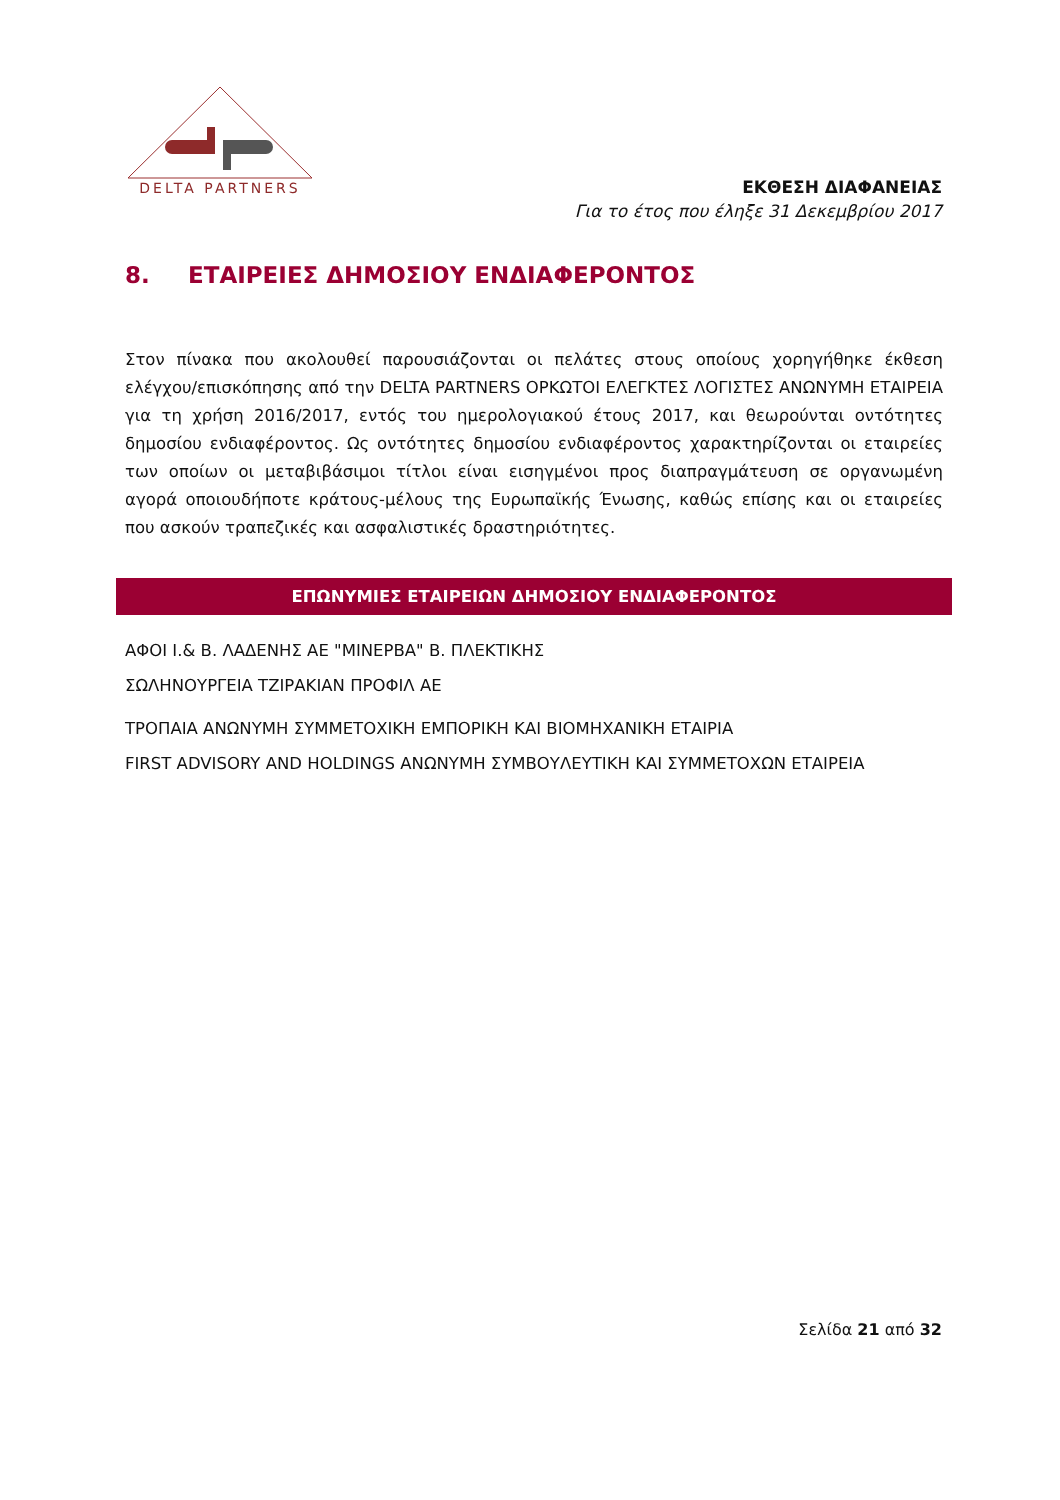DELTA PARTNERS
ΕΚΘΕΣΗ ΔΙΑΦΑΝΕΙΑΣ
Για το έτος που έληξε 31 Δεκεμβρίου 2017
8. ΕΤΑΙΡΕΙΕΣ ΔΗΜΟΣΙΟΥ ΕΝΔΙΑΦΕΡΟΝΤΟΣ
Στον πίνακα που ακολουθεί παρουσιάζονται οι πελάτες στους οποίους χορηγήθηκε έκθεση ελέγχου/επισκόπησης από την DELTA PARTNERS ΟΡΚΩΤΟΙ ΕΛΕΓΚΤΕΣ ΛΟΓΙΣΤΕΣ ΑΝΩΝΥΜΗ ΕΤΑΙΡΕΙΑ για τη χρήση 2016/2017, εντός του ημερολογιακού έτους 2017, και θεωρούνται οντότητες δημοσίου ενδιαφέροντος. Ως οντότητες δημοσίου ενδιαφέροντος χαρακτηρίζονται οι εταιρείες των οποίων οι μεταβιβάσιμοι τίτλοι είναι εισηγμένοι προς διαπραγμάτευση σε οργανωμένη αγορά οποιουδήποτε κράτους-μέλους της Ευρωπαϊκής Ένωσης, καθώς επίσης και οι εταιρείες που ασκούν τραπεζικές και ασφαλιστικές δραστηριότητες.
| ΕΠΩΝΥΜΙΕΣ ΕΤΑΙΡΕΙΩΝ ΔΗΜΟΣΙΟΥ ΕΝΔΙΑΦΕΡΟΝΤΟΣ |
| --- |
| ΑΦΟΙ Ι.& Β. ΛΑΔΕΝΗΣ ΑΕ "ΜΙΝΕΡΒΑ" Β. ΠΛΕΚΤΙΚΗΣ |
| ΣΩΛΗΝΟΥΡΓΕΙΑ ΤΖΙΡΑΚΙΑΝ ΠΡΟΦΙΛ ΑΕ |
| ΤΡΟΠΑΙΑ ΑΝΩΝΥΜΗ ΣΥΜΜΕΤΟΧΙΚΗ ΕΜΠΟΡΙΚΗ ΚΑΙ ΒΙΟΜΗΧΑΝΙΚΗ ΕΤΑΙΡΙΑ |
| FIRST ADVISORY AND HOLDINGS ΑΝΩΝΥΜΗ ΣΥΜΒΟΥΛΕΥΤΙΚΗ ΚΑΙ ΣΥΜΜΕΤΟΧΩΝ ΕΤΑΙΡΕΙΑ |
Σελίδα 21 από 32